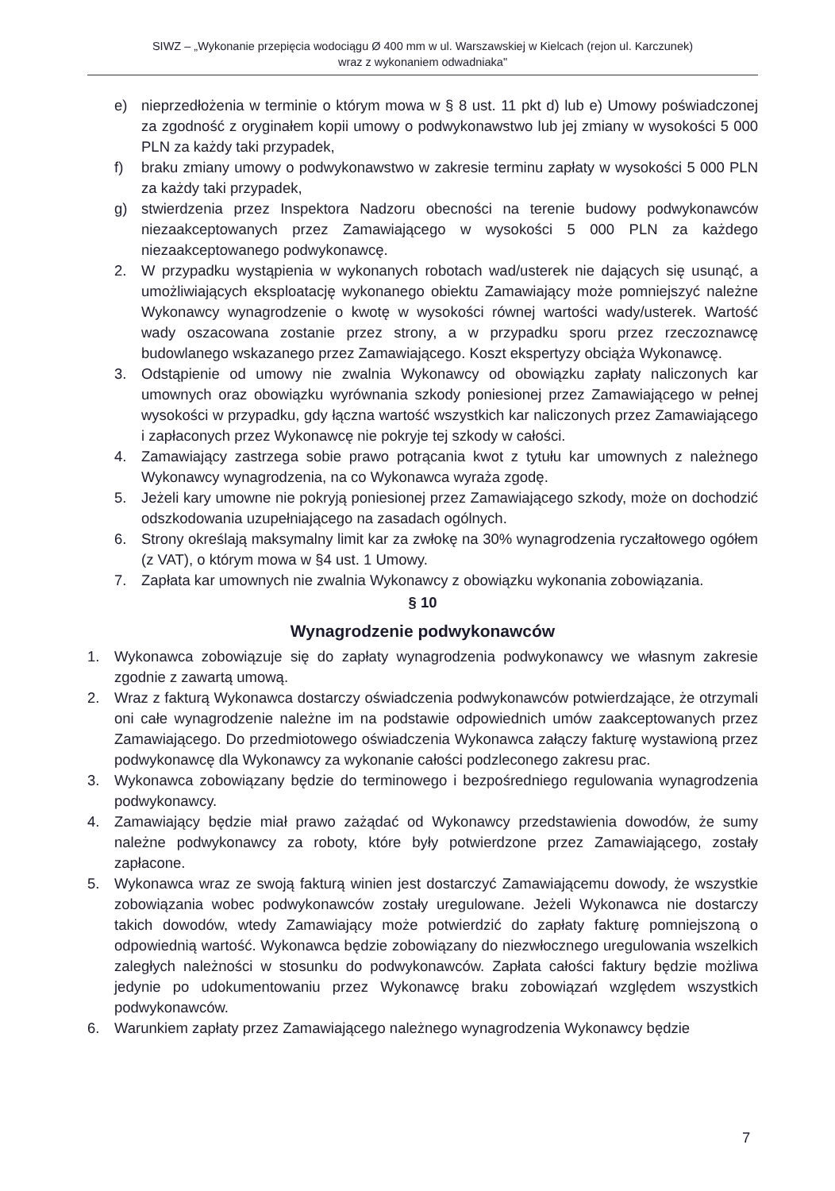SIWZ – „Wykonanie przepięcia wodociągu Ø 400 mm w ul. Warszawskiej w Kielcach (rejon ul. Karczunek)
wraz z wykonaniem odwadniaka"
e) nieprzedłożenia w terminie o którym mowa w § 8 ust. 11 pkt d) lub e) Umowy poświadczonej za zgodność z oryginałem kopii umowy o podwykonawstwo lub jej zmiany w wysokości 5 000 PLN za każdy taki przypadek,
f) braku zmiany umowy o podwykonawstwo w zakresie terminu zapłaty w wysokości 5 000 PLN za każdy taki przypadek,
g) stwierdzenia przez Inspektora Nadzoru obecności na terenie budowy podwykonawców niezaakceptowanych przez Zamawiającego w wysokości 5 000 PLN za każdego niezaakceptowanego podwykonawcę.
2. W przypadku wystąpienia w wykonanych robotach wad/usterek nie dających się usunąć, a umożliwiających eksploatację wykonanego obiektu Zamawiający może pomniejszyć należne Wykonawcy wynagrodzenie o kwotę w wysokości równej wartości wady/usterek. Wartość wady oszacowana zostanie przez strony, a w przypadku sporu przez rzeczoznawcę budowlanego wskazanego przez Zamawiającego. Koszt ekspertyzy obciąża Wykonawcę.
3. Odstąpienie od umowy nie zwalnia Wykonawcy od obowiązku zapłaty naliczonych kar umownych oraz obowiązku wyrównania szkody poniesionej przez Zamawiającego w pełnej wysokości w przypadku, gdy łączna wartość wszystkich kar naliczonych przez Zamawiającego i zapłaconych przez Wykonawcę nie pokryje tej szkody w całości.
4. Zamawiający zastrzega sobie prawo potrącania kwot z tytułu kar umownych z należnego Wykonawcy wynagrodzenia, na co Wykonawca wyraża zgodę.
5. Jeżeli kary umowne nie pokryją poniesionej przez Zamawiającego szkody, może on dochodzić odszkodowania uzupełniającego na zasadach ogólnych.
6. Strony określają maksymalny limit kar za zwłokę na 30% wynagrodzenia ryczałtowego ogółem (z VAT), o którym mowa w §4 ust. 1 Umowy.
7. Zapłata kar umownych nie zwalnia Wykonawcy z obowiązku wykonania zobowiązania.
§ 10
Wynagrodzenie podwykonawców
1. Wykonawca zobowiązuje się do zapłaty wynagrodzenia podwykonawcy we własnym zakresie zgodnie z zawartą umową.
2. Wraz z fakturą Wykonawca dostarczy oświadczenia podwykonawców potwierdzające, że otrzymali oni całe wynagrodzenie należne im na podstawie odpowiednich umów zaakceptowanych przez Zamawiającego. Do przedmiotowego oświadczenia Wykonawca załączy fakturę wystawioną przez podwykonawcę dla Wykonawcy za wykonanie całości podzleconego zakresu prac.
3. Wykonawca zobowiązany będzie do terminowego i bezpośredniego regulowania wynagrodzenia podwykonawcy.
4. Zamawiający będzie miał prawo zażądać od Wykonawcy przedstawienia dowodów, że sumy należne podwykonawcy za roboty, które były potwierdzone przez Zamawiającego, zostały zapłacone.
5. Wykonawca wraz ze swoją fakturą winien jest dostarczyć Zamawiającemu dowody, że wszystkie zobowiązania wobec podwykonawców zostały uregulowane. Jeżeli Wykonawca nie dostarczy takich dowodów, wtedy Zamawiający może potwierdzić do zapłaty fakturę pomniejszoną o odpowiednią wartość. Wykonawca będzie zobowiązany do niezwłocznego uregulowania wszelkich zaległych należności w stosunku do podwykonawców. Zapłata całości faktury będzie możliwa jedynie po udokumentowaniu przez Wykonawcę braku zobowiązań względem wszystkich podwykonawców.
6. Warunkiem zapłaty przez Zamawiającego należnego wynagrodzenia Wykonawcy będzie
7